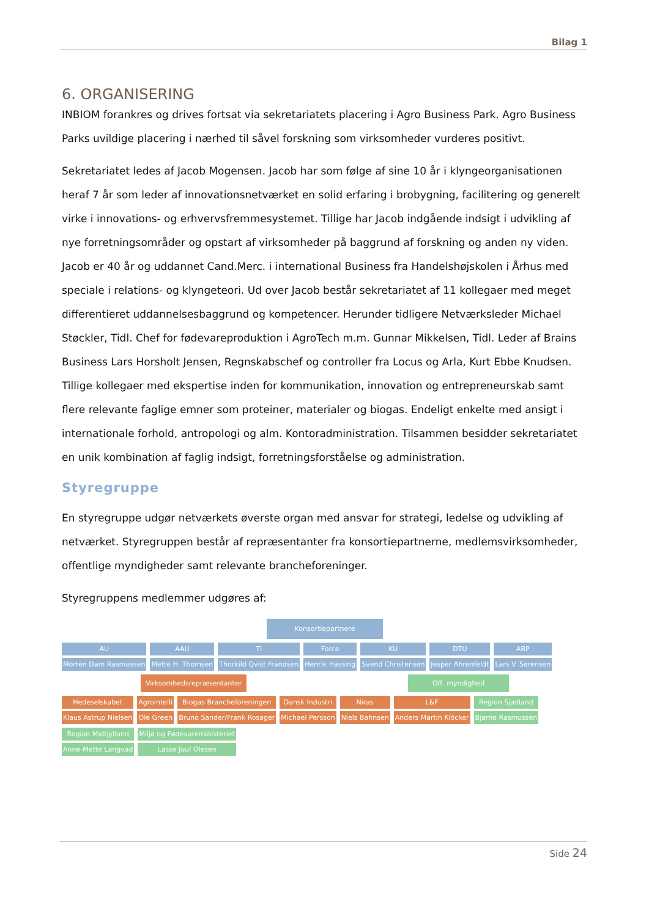Bilag 1
6. ORGANISERING
INBIOM forankres og drives fortsat via sekretariatets placering i Agro Business Park. Agro Business Parks uvildige placering i nærhed til såvel forskning som virksomheder vurderes positivt.
Sekretariatet ledes af Jacob Mogensen. Jacob har som følge af sine 10 år i klyngeorganisationen heraf 7 år som leder af innovationsnetværket en solid erfaring i brobygning, facilitering og generelt virke i innovations- og erhvervsfremmesystemet. Tillige har Jacob indgående indsigt i udvikling af nye forretningsområder og opstart af virksomheder på baggrund af forskning og anden ny viden. Jacob er 40 år og uddannet Cand.Merc. i international Business fra Handelshøjskolen i Århus med speciale i relations- og klyngeteori. Ud over Jacob består sekretariatet af 11 kollegaer med meget differentieret uddannelsesbaggrund og kompetencer. Herunder tidligere Netværksleder Michael Støckler, Tidl. Chef for fødevareproduktion i AgroTech m.m. Gunnar Mikkelsen, Tidl. Leder af Brains Business Lars Horsholt Jensen, Regnskabschef og controller fra Locus og Arla, Kurt Ebbe Knudsen. Tillige kollegaer med ekspertise inden for kommunikation, innovation og entrepreneurskab samt flere relevante faglige emner som proteiner, materialer og biogas. Endeligt enkelte med ansigt i internationale forhold, antropologi og alm. Kontoradministration. Tilsammen besidder sekretariatet en unik kombination af faglig indsigt, forretningsforståelse og administration.
Styregruppe
En styregruppe udgør netværkets øverste organ med ansvar for strategi, ledelse og udvikling af netværket. Styregruppen består af repræsentanter fra konsortiepartnerne, medlemsvirksomheder, offentlige myndigheder samt relevante brancheforeninger.
Styregruppens medlemmer udgøres af:
Konsortiepartnere
AU Morten Dam Rasmussen
AAU Mette H. Thomsen
TI Thorkild Qvist Frandsen
Force Henrik Hassing
KU Svend Christensen
DTU Jesper Ahrenfeldt
ABP Lars V. Sørensen
Virksomhedsrepræsentanter Off. myndighed
Hedeselskabet Klaus Astrup Nielsen
Agrointelli Ole Green
Biogas Brancheforeningen Bruno Sander/Frank Rosager
Dansk Industri Michael Persson
Niras Niels Bahnsen
L&F Anders Martin Klöcker
Region Sjælland Bjarne Rasmussen
Region Midtjylland Anne-Mette Langvad
Miljø og Fødevareministeriet Lasse Juul Olesen
Side 24